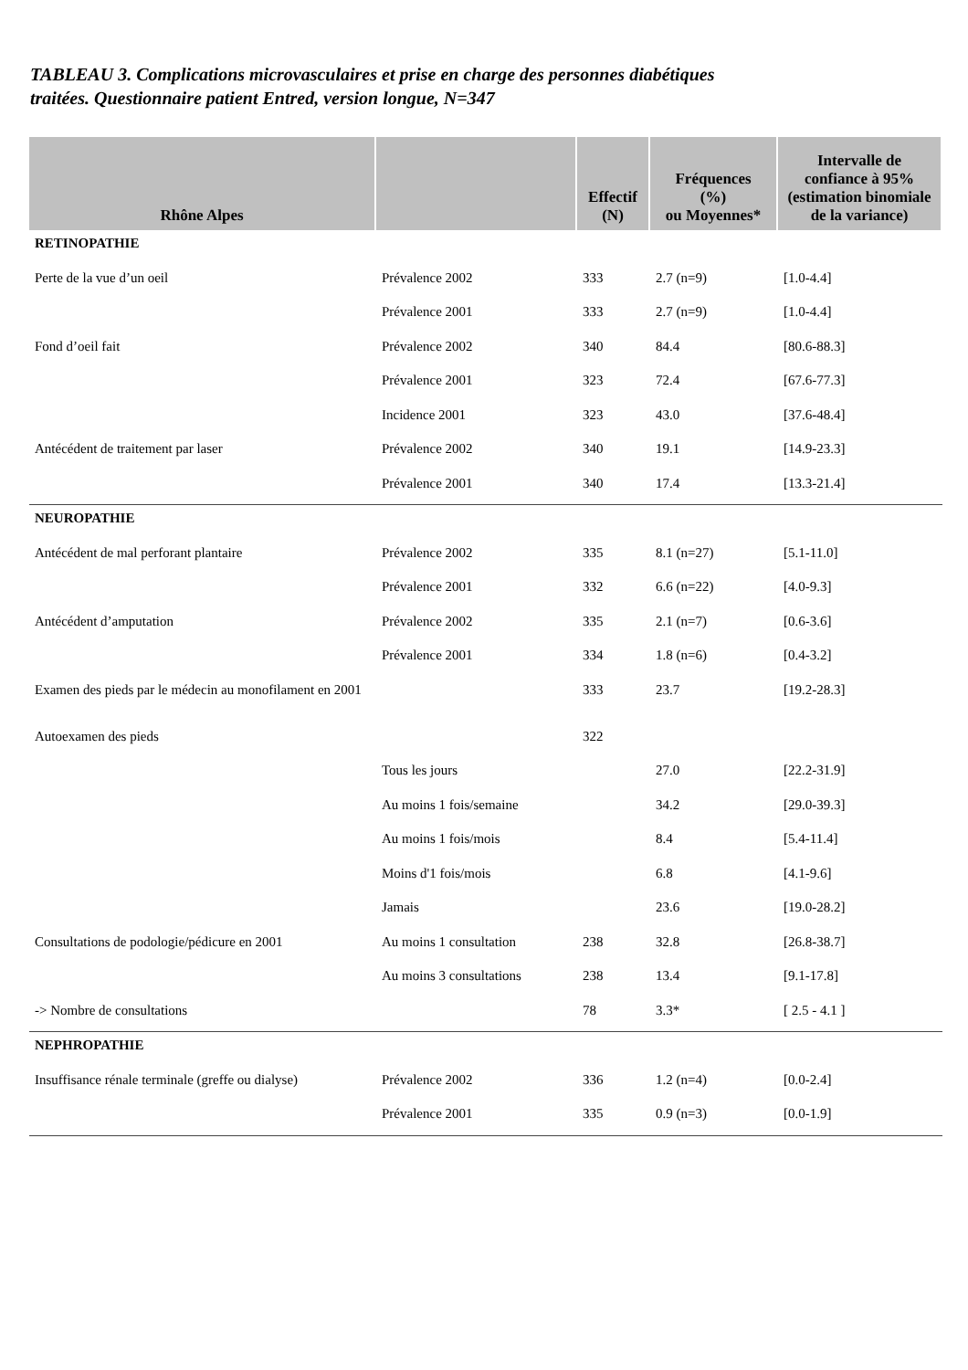TABLEAU 3. Complications microvasculaires et prise en charge des personnes diabétiques
traitées. Questionnaire patient Entred, version longue, N=347
| Rhône Alpes | | Effectif (N) | Fréquences (%) ou Moyennes* | Intervalle de confiance à 95% (estimation binomiale de la variance) |
| --- | --- | --- | --- | --- |
| RETINOPATHIE | | | | |
| Perte de la vue d’un oeil | Prévalence 2002 | 333 | 2.7 (n=9) | [1.0-4.4] |
| | Prévalence 2001 | 333 | 2.7 (n=9) | [1.0-4.4] |
| Fond d’oeil fait | Prévalence 2002 | 340 | 84.4 | [80.6-88.3] |
| | Prévalence 2001 | 323 | 72.4 | [67.6-77.3] |
| | Incidence 2001 | 323 | 43.0 | [37.6-48.4] |
| Antécédent de traitement par laser | Prévalence 2002 | 340 | 19.1 | [14.9-23.3] |
| | Prévalence 2001 | 340 | 17.4 | [13.3-21.4] |
| NEUROPATHIE | | | | |
| Antécédent de mal perforant plantaire | Prévalence 2002 | 335 | 8.1 (n=27) | [5.1-11.0] |
| | Prévalence 2001 | 332 | 6.6 (n=22) | [4.0-9.3] |
| Antécédent d’amputation | Prévalence 2002 | 335 | 2.1 (n=7) | [0.6-3.6] |
| | Prévalence 2001 | 334 | 1.8 (n=6) | [0.4-3.2] |
| Examen des pieds par le médecin au monofilament en 2001 | | 333 | 23.7 | [19.2-28.3] |
| Autoexamen des pieds | | 322 | | |
| | Tous les jours | | 27.0 | [22.2-31.9] |
| | Au moins 1 fois/semaine | | 34.2 | [29.0-39.3] |
| | Au moins 1 fois/mois | | 8.4 | [5.4-11.4] |
| | Moins d'1 fois/mois | | 6.8 | [4.1-9.6] |
| | Jamais | | 23.6 | [19.0-28.2] |
| Consultations de podologie/pédicure en 2001 | Au moins 1 consultation | 238 | 32.8 | [26.8-38.7] |
| | Au moins 3 consultations | 238 | 13.4 | [9.1-17.8] |
| -> Nombre de consultations | | 78 | 3.3* | [ 2.5 - 4.1 ] |
| NEPHROPATHIE | | | | |
| Insuffisance rénale terminale (greffe ou dialyse) | Prévalence 2002 | 336 | 1.2 (n=4) | [0.0-2.4] |
| | Prévalence 2001 | 335 | 0.9 (n=3) | [0.0-1.9] |